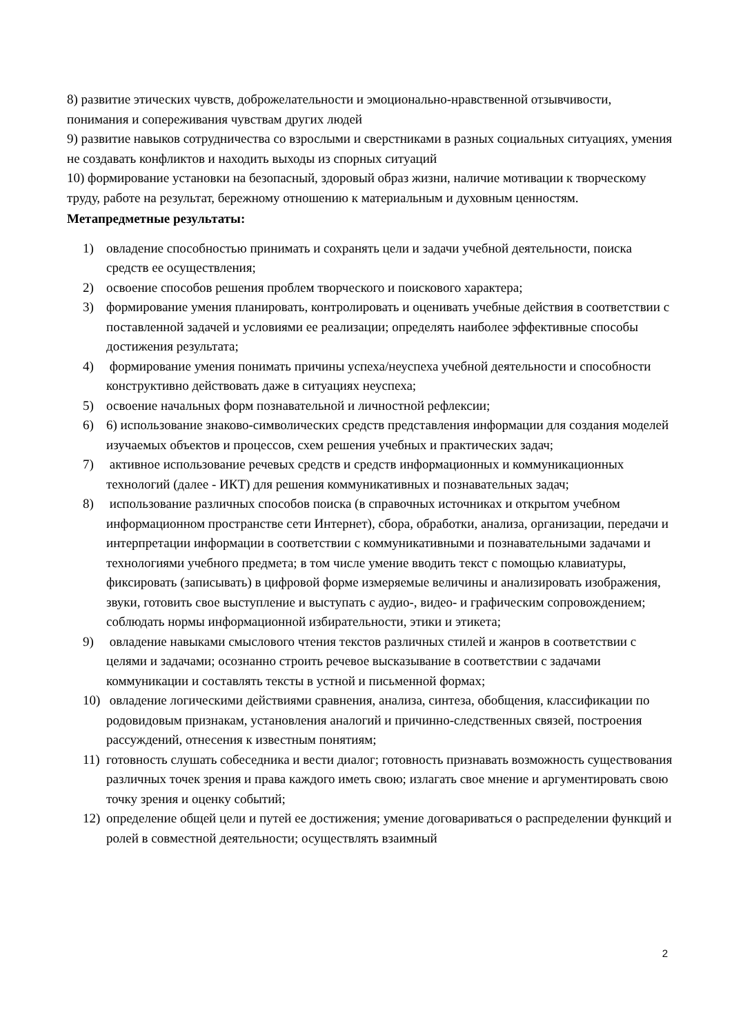8) развитие этических чувств, доброжелательности и эмоционально-нравственной отзывчивости, понимания и сопереживания чувствам других людей
9) развитие навыков сотрудничества со взрослыми и сверстниками в разных социальных ситуациях, умения не создавать конфликтов и находить выходы из спорных ситуаций
10) формирование установки на безопасный, здоровый образ жизни, наличие мотивации к творческому труду, работе на результат, бережному отношению к материальным и духовным ценностям.
Метапредметные результаты:
1) овладение способностью принимать и сохранять цели и задачи учебной деятельности, поиска средств ее осуществления;
2) освоение способов решения проблем творческого и поискового характера;
3) формирование умения планировать, контролировать и оценивать учебные действия в соответствии с поставленной задачей и условиями ее реализации; определять наиболее эффективные способы достижения результата;
4) формирование умения понимать причины успеха/неуспеха учебной деятельности и способности конструктивно действовать даже в ситуациях неуспеха;
5) освоение начальных форм познавательной и личностной рефлексии;
6) 6) использование знаково-символических средств представления информации для создания моделей изучаемых объектов и процессов, схем решения учебных и практических задач;
7) активное использование речевых средств и средств информационных и коммуникационных технологий (далее - ИКТ) для решения коммуникативных и познавательных задач;
8) использование различных способов поиска (в справочных источниках и открытом учебном информационном пространстве сети Интернет), сбора, обработки, анализа, организации, передачи и интерпретации информации в соответствии с коммуникативными и познавательными задачами и технологиями учебного предмета; в том числе умение вводить текст с помощью клавиатуры, фиксировать (записывать) в цифровой форме измеряемые величины и анализировать изображения, звуки, готовить свое выступление и выступать с аудио-, видео- и графическим сопровождением; соблюдать нормы информационной избирательности, этики и этикета;
9) овладение навыками смыслового чтения текстов различных стилей и жанров в соответствии с целями и задачами; осознанно строить речевое высказывание в соответствии с задачами коммуникации и составлять тексты в устной и письменной формах;
10) овладение логическими действиями сравнения, анализа, синтеза, обобщения, классификации по родовидовым признакам, установления аналогий и причинно-следственных связей, построения рассуждений, отнесения к известным понятиям;
11) готовность слушать собеседника и вести диалог; готовность признавать возможность существования различных точек зрения и права каждого иметь свою; излагать свое мнение и аргументировать свою точку зрения и оценку событий;
12) определение общей цели и путей ее достижения; умение договариваться о распределении функций и ролей в совместной деятельности; осуществлять взаимный
2